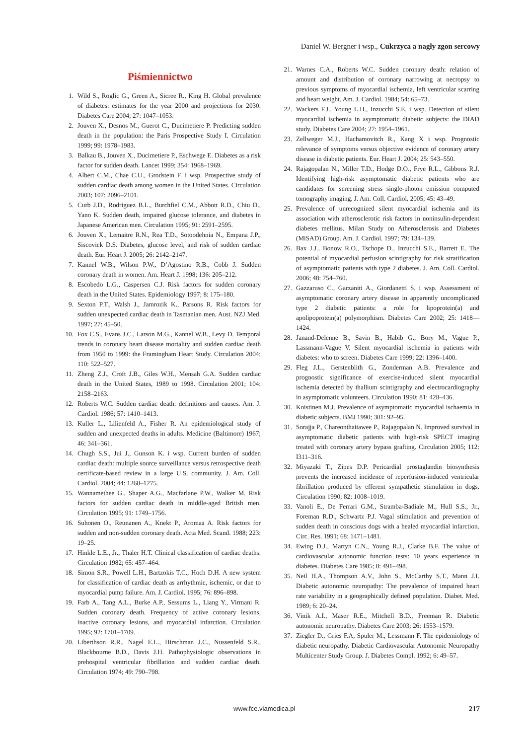Daniel W. Bergner i wsp., Cukrzyca a nagły zgon sercowy
Piśmiennictwo
1. Wild S., Roglic G., Green A., Sicree R., King H. Global prevalence of diabetes: estimates for the year 2000 and projections for 2030. Diabetes Care 2004; 27: 1047–1053.
2. Jouven X., Desnos M., Guerot C., Ducimetiere P. Predicting sudden death in the population: the Paris Prospective Study I. Circulation 1999; 99: 1978–1983.
3. Balkau B., Jouven X., Ducimetiere P., Eschwege E. Diabetes as a risk factor for sudden death. Lancet 1999; 354: 1968–1969.
4. Albert C.M., Chae C.U., Grodstein F. i wsp. Prospective study of sudden cardiac death among women in the United States. Circulation 2003; 107: 2096–2101.
5. Curb J.D., Rodriguez B.L., Burchfiel C.M., Abbott R.D., Chiu D., Yano K. Sudden death, impaired glucose tolerance, and diabetes in Japanese American men. Circulation 1995; 91: 2591–2595.
6. Jouven X., Lemaitre R.N., Rea T.D., Sotoodehnia N., Empana J.P., Siscovick D.S. Diabetes, glucose level, and risk of sudden cardiac death. Eur. Heart J. 2005; 26: 2142–2147.
7. Kannel W.B., Wilson P.W., D’Agostino R.B., Cobb J. Sudden coronary death in women. Am. Heart J. 1998; 136: 205–212.
8. Escobedo L.G., Caspersen C.J. Risk factors for sudden coronary death in the United States. Epidemiology 1997; 8: 175–180.
9. Sexton P.T., Walsh J., Jamrozik K., Parsons R. Risk factors for sudden unexpected cardiac death in Tasmanian men. Aust. NZJ Med. 1997; 27: 45–50.
10. Fox C.S., Evans J.C., Larson M.G., Kannel W.B., Levy D. Temporal trends in coronary heart disease mortality and sudden cardiac death from 1950 to 1999: the Framingham Heart Study. Circulation 2004; 110: 522–527.
11. Zheng Z.J., Croft J.B., Giles W.H., Mensah G.A. Sudden cardiac death in the United States, 1989 to 1998. Circulation 2001; 104: 2158–2163.
12. Roberts W.C. Sudden cardiac death: definitions and causes. Am. J. Cardiol. 1986; 57: 1410–1413.
13. Kuller L., Lilienfeld A., Fisher R. An epidemiological study of sudden and unexpected deaths in adults. Medicine (Baltimore) 1967; 46: 341–361.
14. Chugh S.S., Jui J., Gunson K. i wsp. Current burden of sudden cardiac death: multiple source surveillance versus retrospective death certificate-based review in a large U.S. community. J. Am. Coll. Cardiol. 2004; 44: 1268–1275.
15. Wannamethee G., Shaper A.G., Macfarlane P.W., Walker M. Risk factors for sudden cardiac death in middle-aged British men. Circulation 1995; 91: 1749–1756.
16. Suhonen O., Reunanen A., Knekt P., Aromaa A. Risk factors for sudden and non-sudden coronary death. Acta Med. Scand. 1988; 223: 19–25.
17. Hinkle L.E., Jr., Thaler H.T. Clinical classification of cardiac deaths. Circulation 1982; 65: 457–464.
18. Simon S.R., Powell L.H., Bartzokis T.C., Hoch D.H. A new system for classification of cardiac death as arrhythmic, ischemic, or due to myocardial pump failure. Am. J. Cardiol. 1995; 76: 896–898.
19. Farb A., Tang A.L., Burke A.P., Sessums L., Liang Y., Virmani R. Sudden coronary death. Frequency of active coronary lesions, inactive coronary lesions, and myocardial infarction. Circulation 1995; 92: 1701–1709.
20. Liberthson R.R., Nagel E.L., Hirschman J.C., Nussenfeld S.R., Blackbourne B.D., Davis J.H. Pathophysiologic observations in prehospital ventricular fibrillation and sudden cardiac death. Circulation 1974; 49: 790–798.
21. Warnes C.A., Roberts W.C. Sudden coronary death: relation of amount and distribution of coronary narrowing at necropsy to previous symptoms of myocardial ischemia, left ventricular scarring and heart weight. Am. J. Cardiol. 1984; 54: 65–73.
22. Wackers F.J., Young L.H., Inzucchi S.E. i wsp. Detection of silent myocardial ischemia in asymptomatic diabetic subjects: the DIAD study. Diabetes Care 2004; 27: 1954–1961.
23. Zellweger M.J., Hachamovitch R., Kang X i wsp. Prognostic relevance of symptoms versus objective evidence of coronary artery disease in diabetic patients. Eur. Heart J. 2004; 25: 543–550.
24. Rajagopalan N., Miller T.D., Hodge D.O., Frye R.L., Gibbons R.J. Identifying high-risk asymptomatic diabetic patients who are candidates for screening stress single-photon emission computed tomography imaging. J. Am. Coll. Cardiol. 2005; 45: 43–49.
25. Prevalence of unrecognized silent myocardial ischemia and its association with atherosclerotic risk factors in noninsulin-dependent diabetes mellitus. Milan Study on Atherosclerosis and Diabetes (MiSAD) Group. Am. J. Cardiol. 1997; 79: 134–139.
26. Bax J.J., Bonow R.O., Tschope D., Inzucchi S.E., Barrett E. The potential of myocardial perfusion scintigraphy for risk stratification of asymptomatic patients with type 2 diabetes. J. Am. Coll. Cardiol. 2006; 48: 754–760.
27. Gazzaruso C., Garzaniti A., Giordanetti S. i wsp. Assessment of asymptomatic coronary artery disease in apparently uncomplicated type 2 diabetic patients: a role for lipoprotein(a) and apolipoprotein(a) polymorphism. Diabetes Care 2002; 25: 1418––1424.
28. Janand-Delenne B., Savin B., Habib G., Bory M., Vague P., Lassmann-Vague V. Silent myocardial ischemia in patients with diabetes: who to screen. Diabetes Care 1999; 22: 1396–1400.
29. Fleg J.L., Gerstenblith G., Zonderman A.B. Prevalence and prognostic significance of exercise-induced silent myocardial ischemia detected by thallium scintigraphy and electrocardiography in asymptomatic volunteers. Circulation 1990; 81: 428–436.
30. Koistinen M.J. Prevalence of asymptomatic myocardial ischaemia in diabetic subjects. BMJ 1990; 301: 92–95.
31. Sorajja P., Chareonthaitawee P., Rajagopalan N. Improved survival in asymptomatic diabetic patients with high-risk SPECT imaging treated with coronary artery bypass grafting. Circulation 2005; 112: I311–316.
32. Miyazaki T., Zipes D.P. Pericardial prostaglandin biosynthesis prevents the increased incidence of reperfusion-induced ventricular fibrillation produced by efferent sympathetic stimulation in dogs. Circulation 1990; 82: 1008–1019.
33. Vanoli E., De Ferrari G.M., Stramba-Badiale M., Hull S.S., Jr., Foreman R.D., Schwartz P.J. Vagal stimulation and prevention of sudden death in conscious dogs with a healed myocardial infarction. Circ. Res. 1991; 68: 1471–1481.
34. Ewing D.J., Martyn C.N., Young R.J., Clarke B.F. The value of cardiovascular autonomic function tests: 10 years experience in diabetes. Diabetes Care 1985; 8: 491–498.
35. Neil H.A., Thompson A.V., John S., McCarthy S.T., Mann J.I. Diabetic autonomic neuropathy: The prevalence of impaired heart rate variability in a geographically defined population. Diabet. Med. 1989; 6: 20–24.
36. Vinik A.I., Maser R.E., Mitchell B.D., Freeman R. Diabetic autonomic neuropathy. Diabetes Care 2003; 26: 1553–1579.
37. Ziegler D., Gries F.A, Spuler M., Lessmann F. The epidemiology of diabetic neuropathy. Diabetic Cardiovascular Autonomic Neuropathy Multicenter Study Group. J. Diabetes Compl. 1992; 6: 49–57.
www.fce.viamedica.pl 217